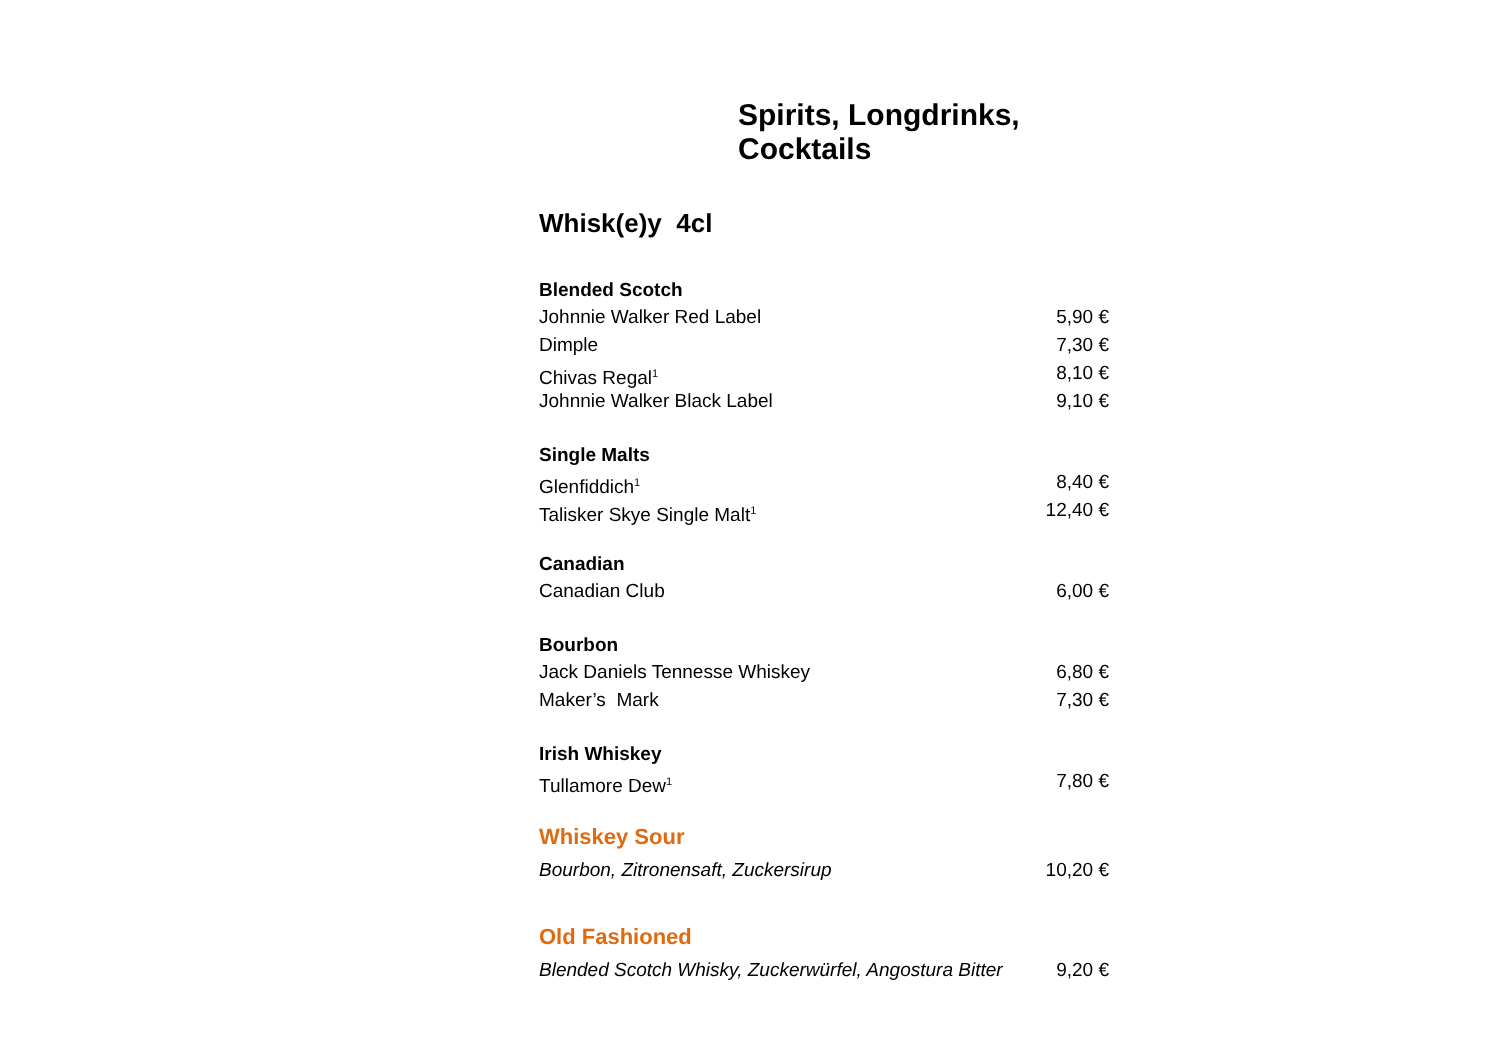Spirits, Longdrinks, Cocktails
Whisk(e)y 4cl
Blended Scotch
Johnnie Walker Red Label 5,90 €
Dimple 7,30 €
Chivas Regal<sup>1</sup> 8,10 €
Johnnie Walker Black Label 9,10 €
Single Malts
Glenfiddich<sup>1</sup> 8,40 €
Talisker Skye Single Malt<sup>1</sup> 12,40 €
Canadian
Canadian Club 6,00 €
Bourbon
Jack Daniels Tennesse Whiskey 6,80 €
Maker’s Mark 7,30 €
Irish Whiskey
Tullamore Dew<sup>1</sup> 7,80 €
Whiskey Sour
Bourbon, Zitronensaft, Zuckersirup 10,20 €
Old Fashioned
Blended Scotch Whisky, Zuckerwürfel, Angostura Bitter 9,20 €